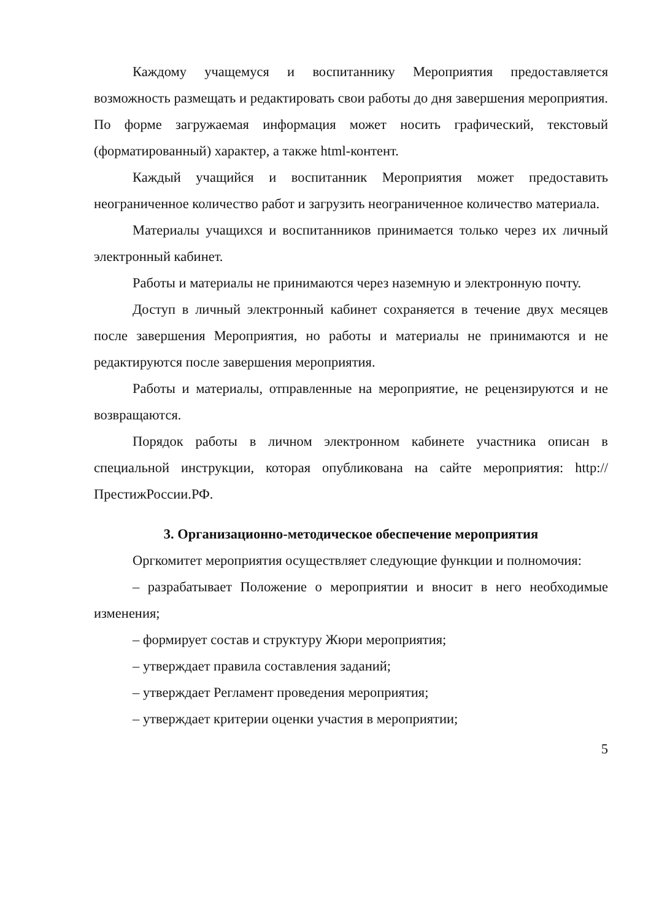Каждому учащемуся и воспитаннику Мероприятия предоставляется возможность размещать и редактировать свои работы до дня завершения мероприятия. По форме загружаемая информация может носить графический, текстовый (форматированный) характер, а также html-контент.
Каждый учащийся и воспитанник Мероприятия может предоставить неограниченное количество работ и загрузить неограниченное количество материала.
Материалы учащихся и воспитанников принимается только через их личный электронный кабинет.
Работы и материалы не принимаются через наземную и электронную почту.
Доступ в личный электронный кабинет сохраняется в течение двух месяцев после завершения Мероприятия, но работы и материалы не принимаются и не редактируются после завершения мероприятия.
Работы и материалы, отправленные на мероприятие, не рецензируются и не возвращаются.
Порядок работы в личном электронном кабинете участника описан в специальной инструкции, которая опубликована на сайте мероприятия: http://ПрестижРоссии.РФ.
3. Организационно-методическое обеспечение мероприятия
Оргкомитет мероприятия осуществляет следующие функции и полномочия:
– разрабатывает Положение о мероприятии и вносит в него необходимые изменения;
– формирует состав и структуру Жюри мероприятия;
– утверждает правила составления заданий;
– утверждает Регламент проведения мероприятия;
– утверждает критерии оценки участия в мероприятии;
5